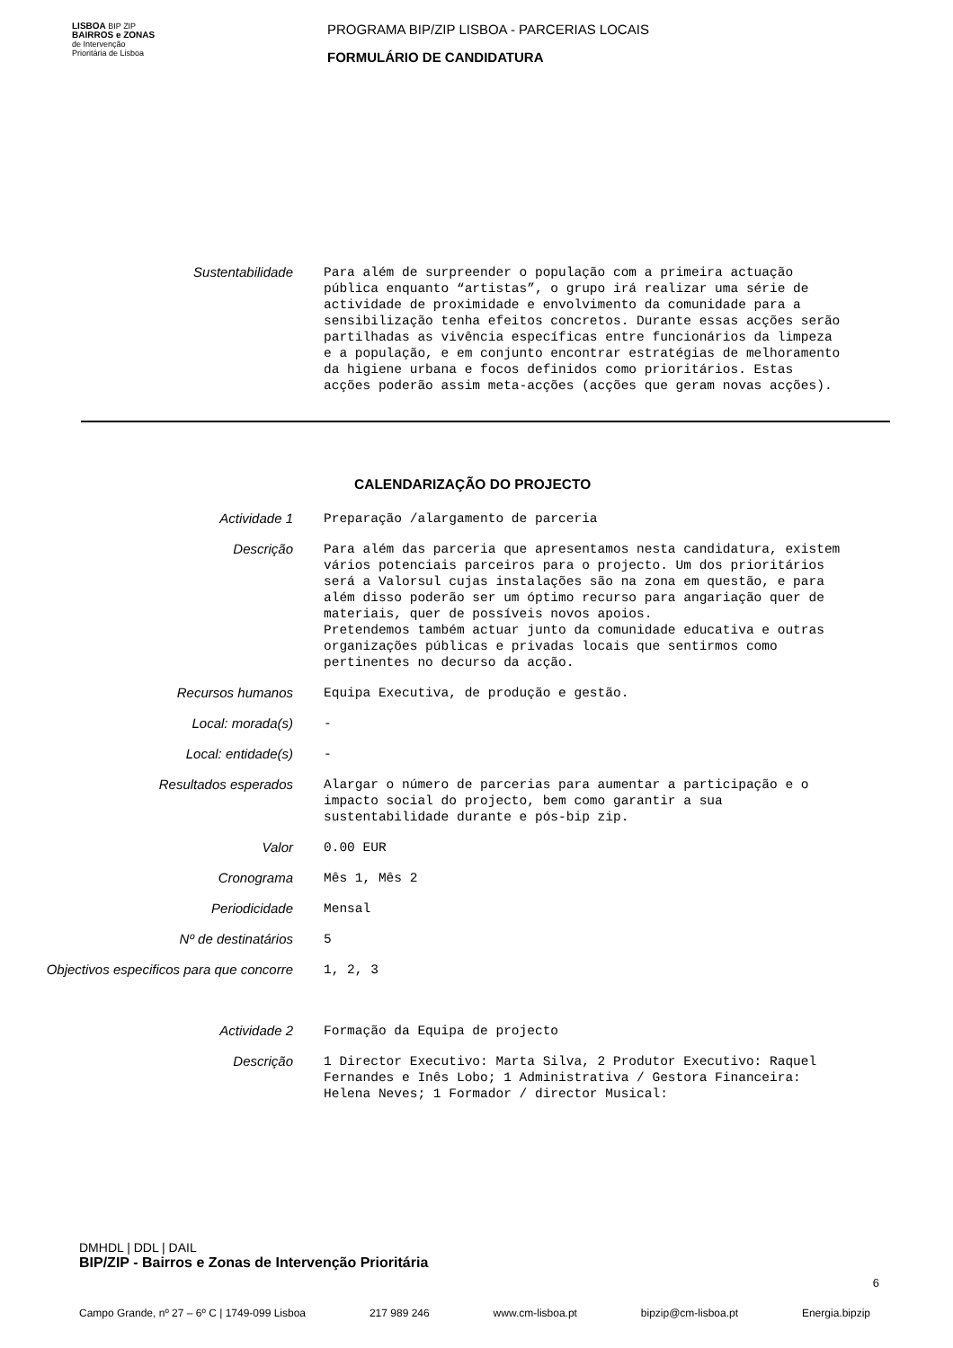LISBOA BIP ZIP
BAIRROS e ZONAS
de Intervenção
Prioritária de Lisboa
PROGRAMA BIP/ZIP LISBOA - PARCERIAS LOCAIS
FORMULÁRIO DE CANDIDATURA
Sustentabilidade
Para além de surpreender o população com a primeira actuação pública enquanto “artistas”, o grupo irá realizar uma série de actividade de proximidade e envolvimento da comunidade para a sensibilização tenha efeitos concretos. Durante essas acções serão partilhadas as vivência específicas entre funcionários da limpeza e a população, e em conjunto encontrar estratégias de melhoramento da higiene urbana e focos definidos como prioritários. Estas acções poderão assim meta-acções (acções que geram novas acções).
CALENDARIZAÇÃO DO PROJECTO
Actividade 1
Preparação /alargamento de parceria
Descrição
Para além das parceria que apresentamos nesta candidatura, existem vários potenciais parceiros para o projecto. Um dos prioritários será a Valorsul cujas instalações são na zona em questão, e para além disso poderão ser um óptimo recurso para angariação quer de materiais, quer de possíveis novos apoios. Pretendemos também actuar junto da comunidade educativa e outras organizações públicas e privadas locais que sentirmos como pertinentes no decurso da acção.
Recursos humanos
Equipa Executiva, de produção e gestão.
Local: morada(s)
-
Local: entidade(s)
-
Resultados esperados
Alargar o número de parcerias para aumentar a participação e o impacto social do projecto, bem como garantir a sua sustentabilidade durante e pós-bip zip.
Valor
0.00 EUR
Cronograma
Mês 1, Mês 2
Periodicidade
Mensal
Nº de destinatários
5
Objectivos especificos para que concorre
1, 2, 3
Actividade 2
Formação da Equipa de projecto
Descrição
1 Director Executivo: Marta Silva, 2 Produtor Executivo: Raquel Fernandes e Inês Lobo; 1 Administrativa / Gestora Financeira: Helena Neves; 1 Formador / director Musical:
DMHDL | DDL | DAIL
BIP/ZIP - Bairros e Zonas de Intervenção Prioritária
Campo Grande, nº 27 – 6º C | 1749-099 Lisboa 217 989 246 www.cm-lisboa.pt bipzip@cm-lisboa.pt Energia.bipzip
6